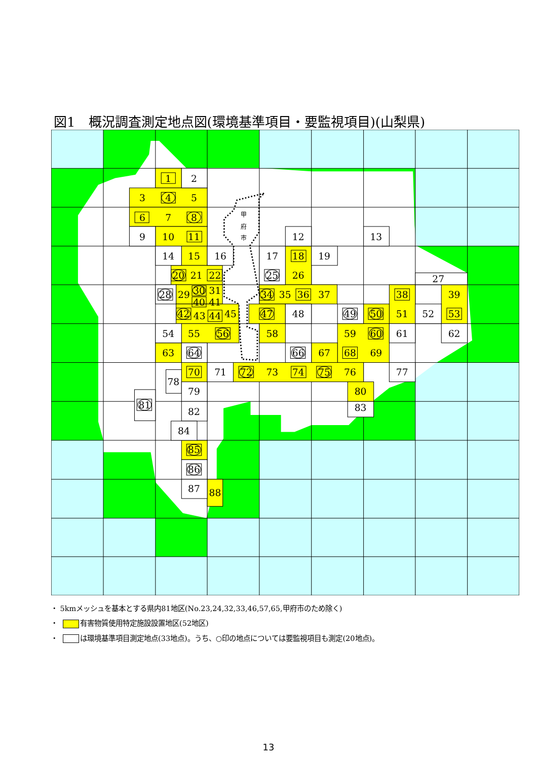図1　概況調査測定地点図(環境基準項目・要監視項目)(山梨県)
甲
府
市
1
2
3
4
5
6
7
8
9
10
11
12
13
14
15
16
17
18
19
20
21
22
25
26
27
28
29
30
31
34
35
36
37
38
39
40
41
42
43
44
45
47
48
49
50
51
52
53
54
55
56
58
59
60
61
62
63
64
66
67
68
69
70
71
72
73
74
75
76
77
78
79
80
81
82
83
84
85
86
87
88
・ 5kmメッシュを基本とする県内81地区(No.23,24,32,33,46,57,65,甲府市のため除く)
・ 有害物質使用特定施設設置地区(52地区)
・ は環境基準項目測定地点(33地点)。うち、○印の地点については要監視項目も測定(20地点)。
13